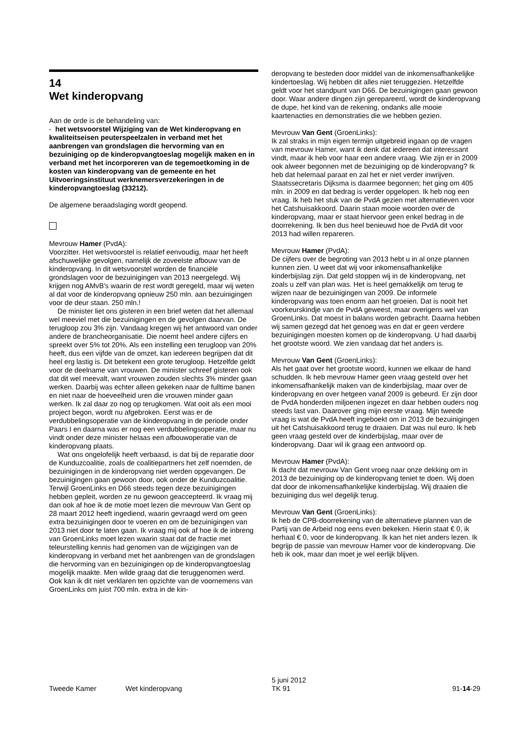14
Wet kinderopvang
Aan de orde is de behandeling van:
- het wetsvoorstel Wijziging van de Wet kinderopvang en kwaliteitseisen peuterspeelzalen in verband met het aanbrengen van grondslagen die hervorming van en bezuiniging op de kinderopvangtoeslag mogelijk maken en in verband met het incorporeren van de tegemoetkoming in de kosten van kinderopvang van de gemeente en het Uitvoeringsinstituut werknemersverzekeringen in de kinderopvangtoeslag (33212).
De algemene beraadslaging wordt geopend.
Mevrouw Hamer (PvdA):
Voorzitter. Het wetsvoorstel is relatief eenvoudig, maar het heeft afschuwelijke gevolgen, namelijk de zoveelste afbouw van de kinderopvang. In dit wetsvoorstel worden de financiële grondslagen voor de bezuinigingen van 2013 neergelegd. Wij krijgen nog AMvB's waarin de rest wordt geregeld, maar wij weten al dat voor de kinderopvang opnieuw 250 mln. aan bezuinigingen voor de deur staan. 250 mln.!
De minister liet ons gisteren in een brief weten dat het allemaal wel meeviel met die bezuinigingen en de gevolgen daarvan. De terugloop zou 3% zijn. Vandaag kregen wij het antwoord van onder andere de brancheorganisatie. Die noemt heel andere cijfers en spreekt over 5% tot 20%. Als een instelling een terugloop van 20% heeft, dus een vijfde van de omzet, kan iedereen begrijpen dat dit heel erg lastig is. Dit betekent een grote terugloop. Hetzelfde geldt voor de deelname van vrouwen. De minister schreef gisteren ook dat dit wel meevalt, want vrouwen zouden slechts 3% minder gaan werken. Daarbij was echter alleen gekeken naar de fulltime banen en niet naar de hoeveelheid uren die vrouwen minder gaan werken. Ik zal daar zo nog op terugkomen. Wat ooit als een mooi project begon, wordt nu afgebroken. Eerst was er de verdubbelingsoperatie van de kinderopvang in de periode onder Paars I en daarna was er nog een verdubbelingsoperatie, maar nu vindt onder deze minister helaas een afbouwoperatie van de kinderopvang plaats.
Wat ons ongelofelijk heeft verbaasd, is dat bij de reparatie door de Kunduzcoalitie, zoals de coalitiepartners het zelf noemden, de bezuinigingen in de kinderopvang niet werden opgevangen. De bezuinigingen gaan gewoon door, ook onder de Kunduzcoalitie. Terwijl GroenLinks en D66 steeds tegen deze bezuinigingen hebben gepleit, worden ze nu gewoon geaccepteerd. Ik vraag mij dan ook af hoe ik de motie moet lezen die mevrouw Van Gent op 28 maart 2012 heeft ingediend, waarin gevraagd werd om geen extra bezuinigingen door te voeren en om de bezuinigingen van 2013 niet door te laten gaan. Ik vraag mij ook af hoe ik de inbreng van GroenLinks moet lezen waarin staat dat de fractie met teleurstelling kennis had genomen van de wijzigingen van de kinderopvang in verband met het aanbrengen van de grondslagen die hervorming van en bezuinigingen op de kinderopvangtoeslag mogelijk maakte. Men wilde graag dat die teruggenomen werd. Ook kan ik dit niet verklaren ten opzichte van de voornemens van GroenLinks om juist 700 mln. extra in de kin-
deropvang te besteden door middel van de inkomensafhankelijke kindertoeslag. Wij hebben dit alles niet teruggezien. Hetzelfde geldt voor het standpunt van D66. De bezuinigingen gaan gewoon door. Waar andere dingen zijn gerepareerd, wordt de kinderopvang de dupe, het kind van de rekening, ondanks alle mooie kaartenacties en demonstraties die we hebben gezien.
Mevrouw Van Gent (GroenLinks):
Ik zal straks in mijn eigen termijn uitgebreid ingaan op de vragen van mevrouw Hamer, want ik denk dat iedereen dat interessant vindt, maar ik heb voor haar een andere vraag. Wie zijn er in 2009 ook alweer begonnen met de bezuiniging op de kinderopvang? Ik heb dat helemaal paraat en zal het er niet verder inwrijven. Staatssecretaris Dijksma is daarmee begonnen; het ging om 405 mln. in 2009 en dat bedrag is verder opgelopen. Ik heb nog een vraag. Ik heb het stuk van de PvdA gezien met alternatieven voor het Catshuisakkoord. Daarin staan mooie woorden over de kinderopvang, maar er staat hiervoor geen enkel bedrag in de doorrekening. Ik ben dus heel benieuwd hoe de PvdA dit voor 2013 had willen repareren.
Mevrouw Hamer (PvdA):
De cijfers over de begroting van 2013 hebt u in al onze plannen kunnen zien. U weet dat wij voor inkomensafhankelijke kinderbijslag zijn. Dat geld stoppen wij in de kinderopvang, net zoals u zelf van plan was. Het is heel gemakkelijk om terug te wijzen naar de bezuinigingen van 2009. De informele kinderopvang was toen enorm aan het groeien. Dat is nooit het voorkeurskindje van de PvdA geweest, maar overigens wel van GroenLinks. Dat moest in balans worden gebracht. Daarna hebben wij samen gezegd dat het genoeg was en dat er geen verdere bezuinigingen moesten komen op de kinderopvang. U had daarbij het grootste woord. We zien vandaag dat het anders is.
Mevrouw Van Gent (GroenLinks):
Als het gaat over het grootste woord, kunnen we elkaar de hand schudden. Ik heb mevrouw Hamer geen vraag gesteld over het inkomensafhankelijk maken van de kinderbijslag, maar over de kinderopvang en over hetgeen vanaf 2009 is gebeurd. Er zijn door de PvdA honderden miljoenen ingezet en daar hebben ouders nog steeds last van. Daarover ging mijn eerste vraag. Mijn tweede vraag is wat de PvdA heeft ingeboekt om in 2013 de bezuinigingen uit het Catshuisakkoord terug te draaien. Dat was nul euro. Ik heb geen vraag gesteld over de kinderbijslag, maar over de kinderopvang. Daar wil ik graag een antwoord op.
Mevrouw Hamer (PvdA):
Ik dacht dat mevrouw Van Gent vroeg naar onze dekking om in 2013 de bezuiniging op de kinderopvang teniet te doen. Wij doen dat door de inkomensafhankelijke kinderbijslag. Wij draaien die bezuiniging dus wel degelijk terug.
Mevrouw Van Gent (GroenLinks):
Ik heb de CPB-doorrekening van de alternatieve plannen van de Partij van de Arbeid nog eens even bekeken. Hierin staat € 0, ik herhaal € 0, voor de kinderopvang. Ik kan het niet anders lezen. Ik begrijp de passie van mevrouw Hamer voor de kinderopvang. Die heb ik ook, maar dan moet je wel eerlijk blijven.
Tweede Kamer Wet kinderopvang 5 juni 2012
TK 91 91-14-29